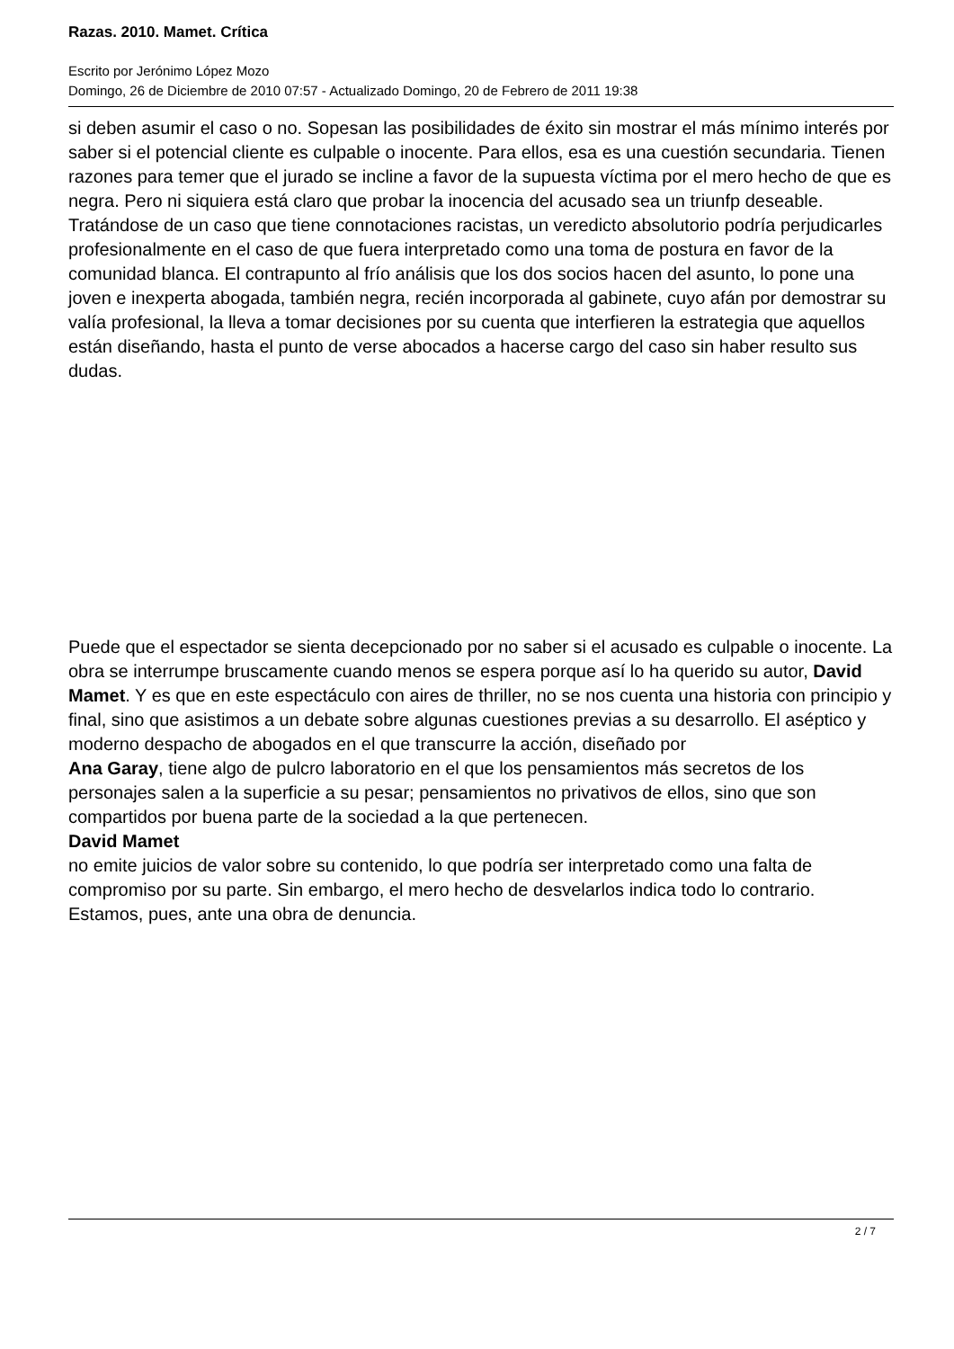Razas. 2010. Mamet. Crítica
Escrito por Jerónimo López Mozo
Domingo, 26 de Diciembre de 2010 07:57 - Actualizado Domingo, 20 de Febrero de 2011 19:38
si deben asumir el caso o no. Sopesan las posibilidades de éxito sin mostrar el más mínimo interés por saber si el potencial cliente es culpable o inocente. Para ellos, esa es una cuestión secundaria. Tienen razones para temer que el jurado se incline a favor de la supuesta víctima por el mero hecho de que es negra. Pero ni siquiera está claro que probar la inocencia del acusado sea un triunfp deseable. Tratándose de un caso que tiene connotaciones racistas, un veredicto absolutorio podría perjudicarles profesionalmente en el caso de que fuera interpretado como una toma de postura en favor de la comunidad blanca. El contrapunto al frío análisis que los dos socios hacen del asunto, lo pone una joven e inexperta abogada, también negra, recién incorporada al gabinete, cuyo afán por demostrar su valía profesional, la lleva a tomar decisiones por su cuenta que interfieren la estrategia que aquellos están diseñando, hasta el punto de verse abocados a hacerse cargo del caso sin haber resulto sus dudas.
Puede que el espectador se sienta decepcionado por no saber si el acusado es culpable o inocente. La obra se interrumpe bruscamente cuando menos se espera porque así lo ha querido su autor, David Mamet. Y es que en este espectáculo con aires de thriller, no se nos cuenta una historia con principio y final, sino que asistimos a un debate sobre algunas cuestiones previas a su desarrollo. El aséptico y moderno despacho de abogados en el que transcurre la acción, diseñado por Ana Garay, tiene algo de pulcro laboratorio en el que los pensamientos más secretos de los personajes salen a la superficie a su pesar; pensamientos no privativos de ellos, sino que son compartidos por buena parte de la sociedad a la que pertenecen.
David Mamet
no emite juicios de valor sobre su contenido, lo que podría ser interpretado como una falta de compromiso por su parte. Sin embargo, el mero hecho de desvelarlos indica todo lo contrario. Estamos, pues, ante una obra de denuncia.
2 / 7